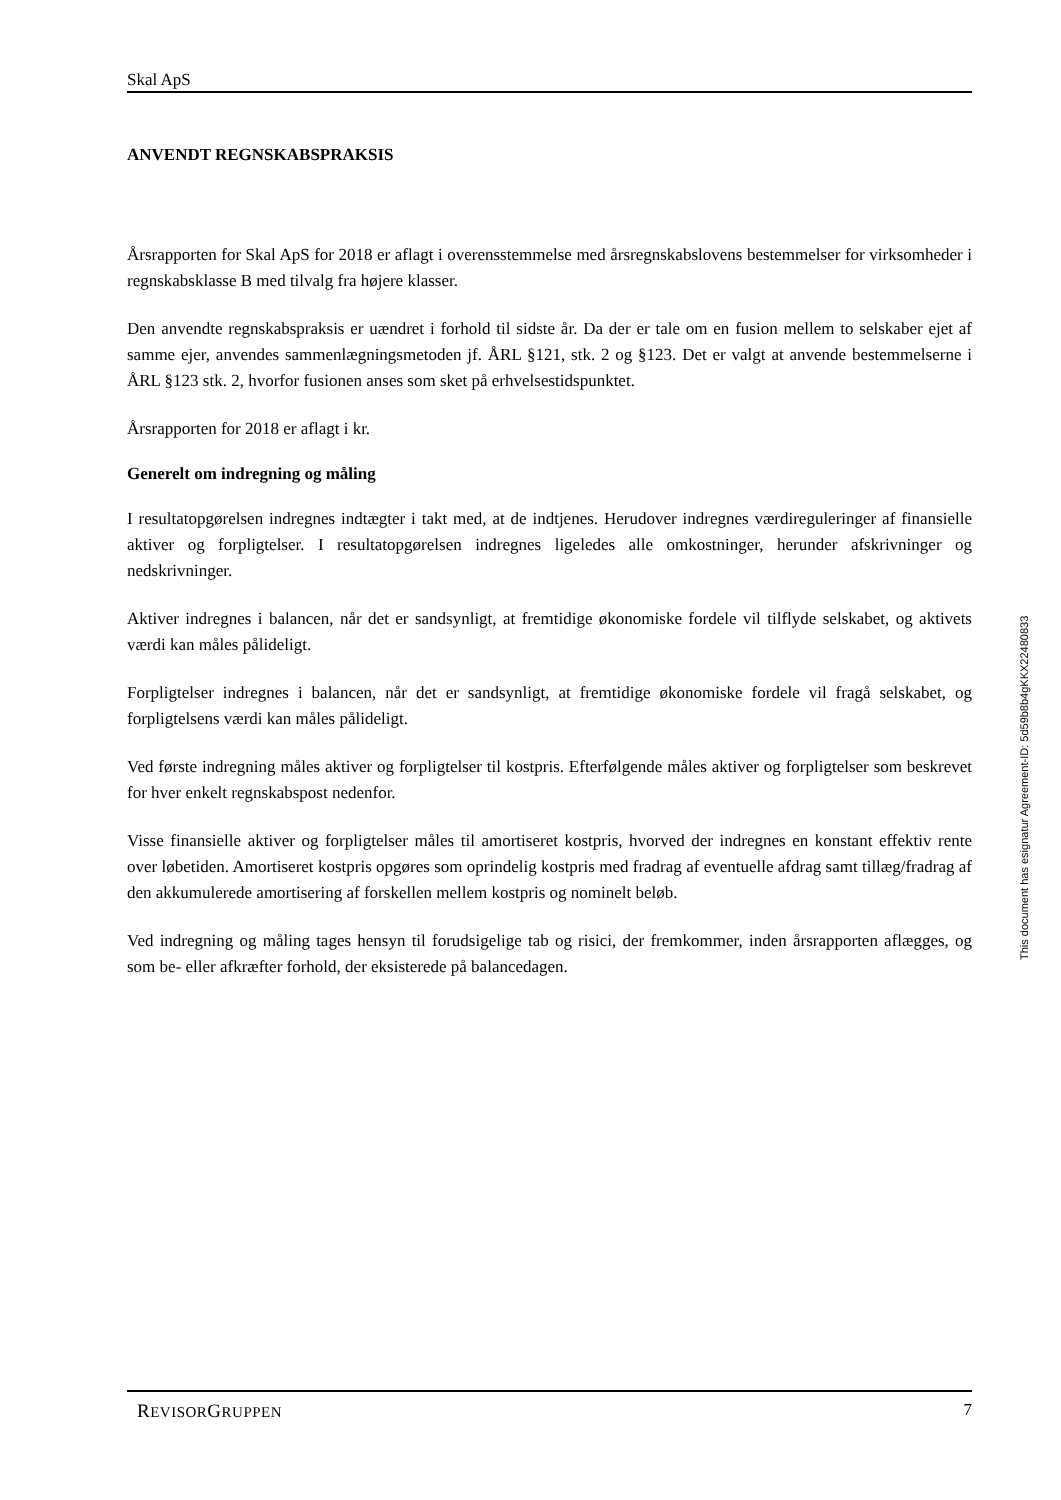Skal ApS
ANVENDT REGNSKABSPRAKSIS
Årsrapporten for Skal ApS for 2018 er aflagt i overensstemmelse med årsregnskabslovens bestemmelser for virksomheder i regnskabsklasse B med tilvalg fra højere klasser.
Den anvendte regnskabspraksis er uændret i forhold til sidste år. Da der er tale om en fusion mellem to selskaber ejet af samme ejer, anvendes sammenlægningsmetoden jf. ÅRL §121, stk. 2 og §123. Det er valgt at anvende bestemmelserne i ÅRL §123 stk. 2, hvorfor fusionen anses som sket på erhvelsestidspunktet.
Årsrapporten for 2018 er aflagt i kr.
Generelt om indregning og måling
I resultatopgørelsen indregnes indtægter i takt med, at de indtjenes. Herudover indregnes værdireguleringer af finansielle aktiver og forpligtelser. I resultatopgørelsen indregnes ligeledes alle omkostninger, herunder afskrivninger og nedskrivninger.
Aktiver indregnes i balancen, når det er sandsynligt, at fremtidige økonomiske fordele vil tilflyde selskabet, og aktivets værdi kan måles pålideligt.
Forpligtelser indregnes i balancen, når det er sandsynligt, at fremtidige økonomiske fordele vil fragå selskabet, og forpligtelsens værdi kan måles pålideligt.
Ved første indregning måles aktiver og forpligtelser til kostpris. Efterfølgende måles aktiver og forpligtelser som beskrevet for hver enkelt regnskabspost nedenfor.
Visse finansielle aktiver og forpligtelser måles til amortiseret kostpris, hvorved der indregnes en konstant effektiv rente over løbetiden. Amortiseret kostpris opgøres som oprindelig kostpris med fradrag af eventuelle afdrag samt tillæg/fradrag af den akkumulerede amortisering af forskellen mellem kostpris og nominelt beløb.
Ved indregning og måling tages hensyn til forudsigelige tab og risici, der fremkommer, inden årsrapporten aflægges, og som be- eller afkræfter forhold, der eksisterede på balancedagen.
This document has esignatur Agreement-ID: 5d59b8b4gKKX22480833
REVISORGRUPPEN 7